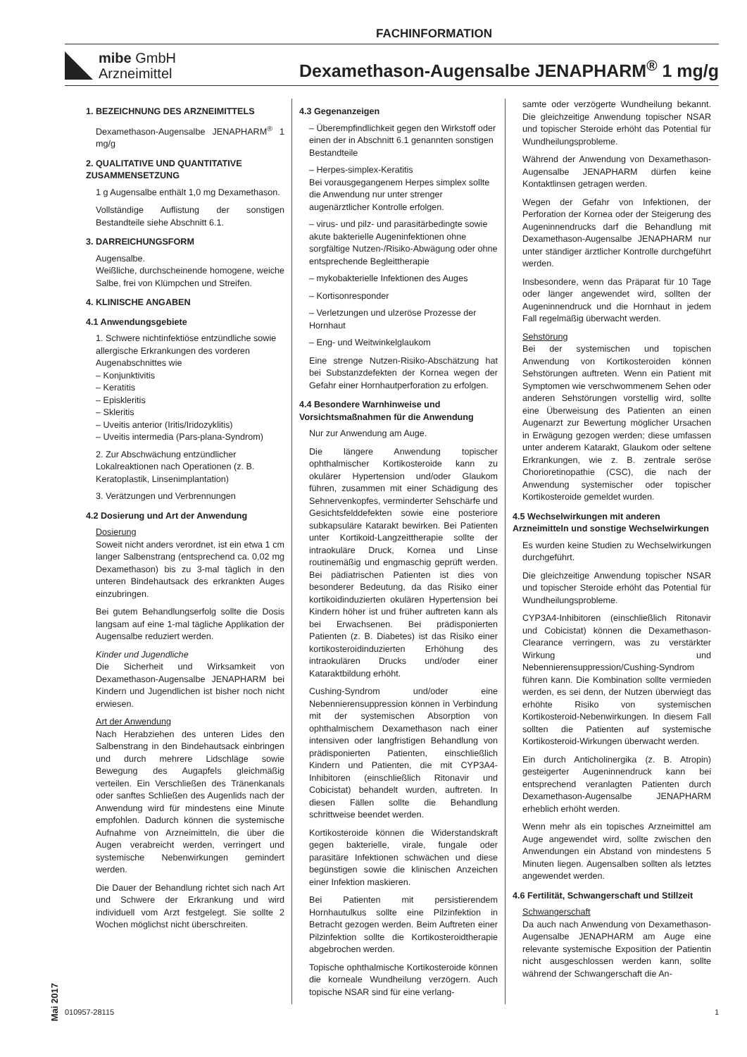FACHINFORMATION
mibe GmbH
Arzneimittel
Dexamethason-Augensalbe JENAPHARM<sup>®</sup> 1 mg/g
1. BEZEICHNUNG DES ARZNEIMITTELS
Dexamethason-Augensalbe JENAPHARM<sup>®</sup> 1 mg/g
2. QUALITATIVE UND QUANTITATIVE ZUSAMMENSETZUNG
1 g Augensalbe enthält 1,0 mg Dexamethason.
Vollständige Auflistung der sonstigen Bestandteile siehe Abschnitt 6.1.
3. DARREICHUNGSFORM
Augensalbe.
Weißliche, durchscheinende homogene, weiche Salbe, frei von Klümpchen und Streifen.
4. KLINISCHE ANGABEN
4.1 Anwendungsgebiete
1. Schwere nichtinfektiöse entzündliche sowie allergische Erkrankungen des vorderen Augenabschnittes wie
– Konjunktivitis
– Keratitis
– Episkleritis
– Skleritis
– Uveitis anterior (Iritis/Iridozyklitis)
– Uveitis intermedia (Pars-plana-Syndrom)
2. Zur Abschwächung entzündlicher Lokalreaktionen nach Operationen (z. B. Keratoplastik, Linsenimplantation)
3. Verätzungen und Verbrennungen
4.2 Dosierung und Art der Anwendung
Dosierung
Soweit nicht anders verordnet, ist ein etwa 1 cm langer Salbenstrang (entsprechend ca. 0,02 mg Dexamethason) bis zu 3-mal täglich in den unteren Bindehautsack des erkrankten Auges einzubringen.
Bei gutem Behandlungserfolg sollte die Dosis langsam auf eine 1-mal tägliche Applikation der Augensalbe reduziert werden.
Kinder und Jugendliche
Die Sicherheit und Wirksamkeit von Dexamethason-Augensalbe JENAPHARM bei Kindern und Jugendlichen ist bisher noch nicht erwiesen.
Art der Anwendung
Nach Herabziehen des unteren Lides den Salbenstrang in den Bindehautsack einbringen und durch mehrere Lidschläge sowie Bewegung des Augapfels gleichmäßig verteilen. Ein Verschließen des Tränenkanals oder sanftes Schließen des Augenlids nach der Anwendung wird für mindestens eine Minute empfohlen. Dadurch können die systemische Aufnahme von Arzneimitteln, die über die Augen verabreicht werden, verringert und systemische Nebenwirkungen gemindert werden.
Die Dauer der Behandlung richtet sich nach Art und Schwere der Erkrankung und wird individuell vom Arzt festgelegt. Sie sollte 2 Wochen möglichst nicht überschreiten.
4.3 Gegenanzeigen
– Überempfindlichkeit gegen den Wirkstoff oder einen der in Abschnitt 6.1 genannten sonstigen Bestandteile
– Herpes-simplex-Keratitis
Bei vorausgegangenem Herpes simplex sollte die Anwendung nur unter strenger augenärztlicher Kontrolle erfolgen.
– virus- und pilz- und parasitärbedingte sowie akute bakterielle Augeninfektionen ohne sorgfältige Nutzen-/Risiko-Abwägung oder ohne entsprechende Begleittherapie
– mykobakterielle Infektionen des Auges
– Kortisonresponder
– Verletzungen und ulzeröse Prozesse der Hornhaut
– Eng- und Weitwinkelglaukom
Eine strenge Nutzen-Risiko-Abschätzung hat bei Substanzdefekten der Kornea wegen der Gefahr einer Hornhautperforation zu erfolgen.
4.4 Besondere Warnhinweise und Vorsichtsmaßnahmen für die Anwendung
Nur zur Anwendung am Auge.
Die längere Anwendung topischer ophthalmischer Kortikosteroide kann zu okulärer Hypertension und/oder Glaukom führen, zusammen mit einer Schädigung des Sehnervenkopfes, verminderter Sehschärfe und Gesichtsfelddefekten sowie eine posteriore subkapsuläre Katarakt bewirken. Bei Patienten unter Kortikoid-Langzeittherapie sollte der intraokuläre Druck, Kornea und Linse routinemäßig und engmaschig geprüft werden. Bei pädiatrischen Patienten ist dies von besonderer Bedeutung, da das Risiko einer kortikoidinduzierten okulären Hypertension bei Kindern höher ist und früher auftreten kann als bei Erwachsenen. Bei prädisponierten Patienten (z. B. Diabetes) ist das Risiko einer kortikosteroidinduzierten Erhöhung des intraokulären Drucks und/oder einer Kataraktbildung erhöht.
Cushing-Syndrom und/oder eine Nebennierensuppression können in Verbindung mit der systemischen Absorption von ophthalmischem Dexamethason nach einer intensiven oder langfristigen Behandlung von prädisponierten Patienten, einschließlich Kindern und Patienten, die mit CYP3A4-Inhibitoren (einschließlich Ritonavir und Cobicistat) behandelt wurden, auftreten. In diesen Fällen sollte die Behandlung schrittweise beendet werden.
Kortikosteroide können die Widerstandskraft gegen bakterielle, virale, fungale oder parasitäre Infektionen schwächen und diese begünstigen sowie die klinischen Anzeichen einer Infektion maskieren.
Bei Patienten mit persistierendem Hornhautulkus sollte eine Pilzinfektion in Betracht gezogen werden. Beim Auftreten einer Pilzinfektion sollte die Kortikosteroidtherapie abgebrochen werden.
Topische ophthalmische Kortikosteroide können die korneale Wundheilung verzögern. Auch topische NSAR sind für eine verlang-
samte oder verzögerte Wundheilung bekannt. Die gleichzeitige Anwendung topischer NSAR und topischer Steroide erhöht das Potential für Wundheilungsprobleme.
Während der Anwendung von Dexamethason-Augensalbe JENAPHARM dürfen keine Kontaktlinsen getragen werden.
Wegen der Gefahr von Infektionen, der Perforation der Kornea oder der Steigerung des Augeninnendrucks darf die Behandlung mit Dexamethason-Augensalbe JENAPHARM nur unter ständiger ärztlicher Kontrolle durchgeführt werden.
Insbesondere, wenn das Präparat für 10 Tage oder länger angewendet wird, sollten der Augeninnendruck und die Hornhaut in jedem Fall regelmäßig überwacht werden.
Sehstörung
Bei der systemischen und topischen Anwendung von Kortikosteroiden können Sehstörungen auftreten. Wenn ein Patient mit Symptomen wie verschwommenem Sehen oder anderen Sehstörungen vorstellig wird, sollte eine Überweisung des Patienten an einen Augenarzt zur Bewertung möglicher Ursachen in Erwägung gezogen werden; diese umfassen unter anderem Katarakt, Glaukom oder seltene Erkrankungen, wie z. B. zentrale seröse Chorioretinopathie (CSC), die nach der Anwendung systemischer oder topischer Kortikosteroide gemeldet wurden.
4.5 Wechselwirkungen mit anderen Arzneimitteln und sonstige Wechselwirkungen
Es wurden keine Studien zu Wechselwirkungen durchgeführt.
Die gleichzeitige Anwendung topischer NSAR und topischer Steroide erhöht das Potential für Wundheilungsprobleme.
CYP3A4-Inhibitoren (einschließlich Ritonavir und Cobicistat) können die Dexamethason-Clearance verringern, was zu verstärkter Wirkung und Nebennierensuppression/Cushing-Syndrom führen kann. Die Kombination sollte vermieden werden, es sei denn, der Nutzen überwiegt das erhöhte Risiko von systemischen Kortikosteroid-Nebenwirkungen. In diesem Fall sollten die Patienten auf systemische Kortikosteroid-Wirkungen überwacht werden.
Ein durch Anticholinergika (z. B. Atropin) gesteigerter Augeninnendruck kann bei entsprechend veranlagten Patienten durch Dexamethason-Augensalbe JENAPHARM erheblich erhöht werden.
Wenn mehr als ein topisches Arzneimittel am Auge angewendet wird, sollte zwischen den Anwendungen ein Abstand von mindestens 5 Minuten liegen. Augensalben sollten als letztes angewendet werden.
4.6 Fertilität, Schwangerschaft und Stillzeit
Schwangerschaft
Da auch nach Anwendung von Dexamethason-Augensalbe JENAPHARM am Auge eine relevante systemische Exposition der Patientin nicht ausgeschlossen werden kann, sollte während der Schwangerschaft die An-
Mai 2017
010957-28115 1